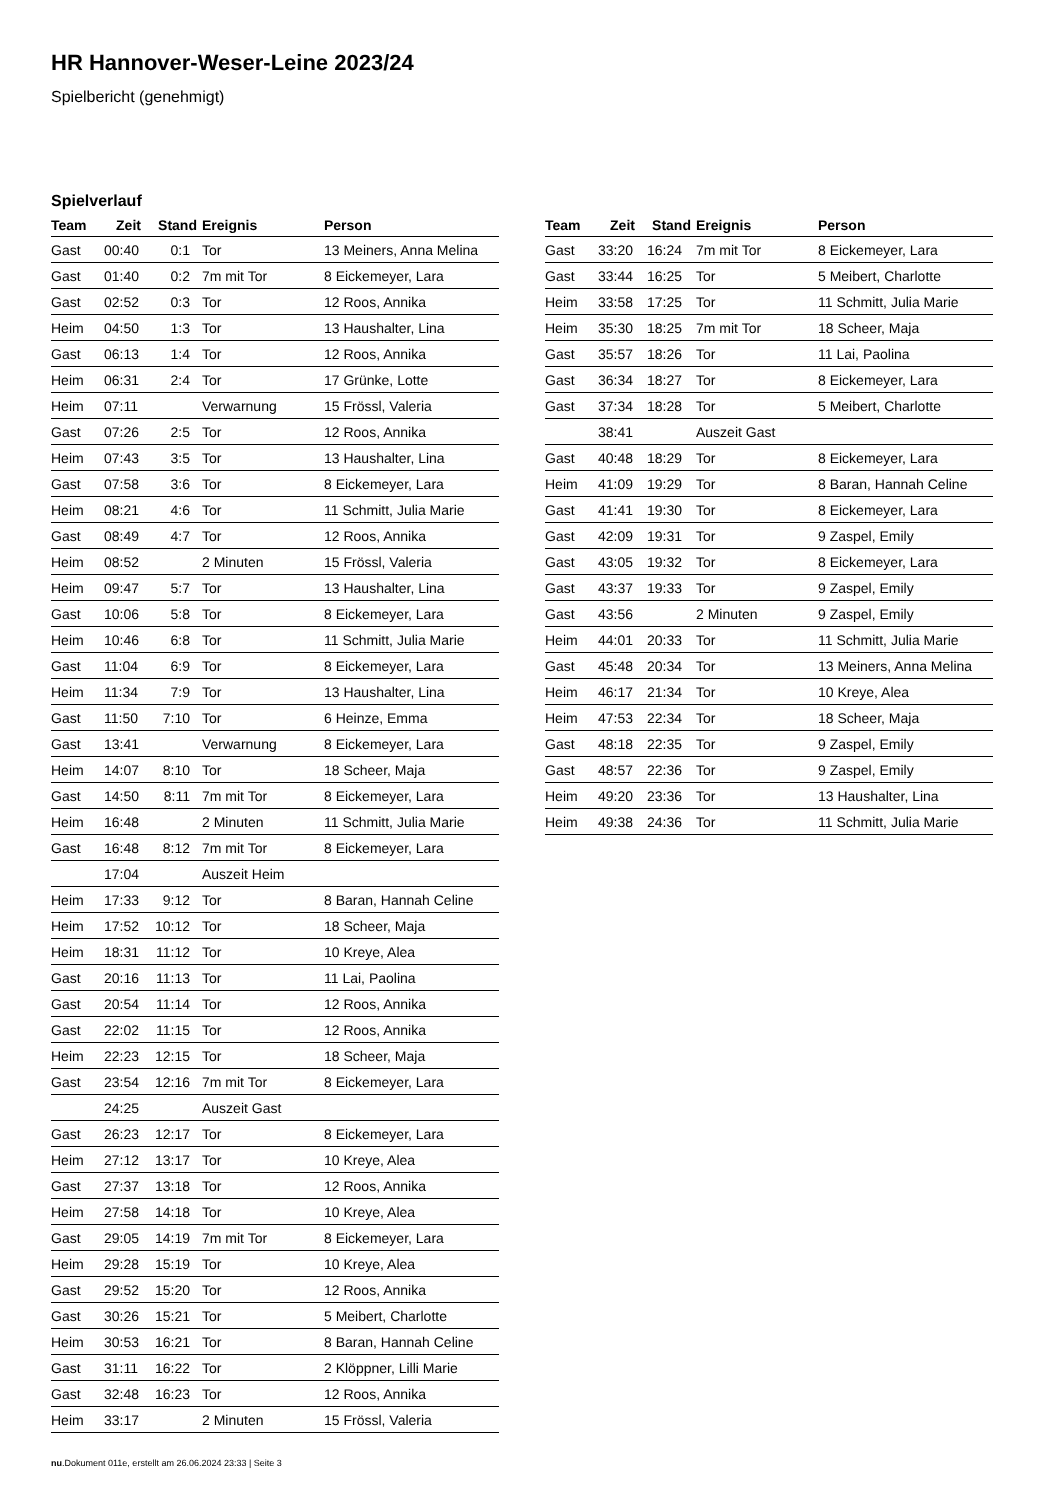HR Hannover-Weser-Leine 2023/24
Spielbericht (genehmigt)
Spielverlauf
| Team | Zeit | Stand | Ereignis | Person |
| --- | --- | --- | --- | --- |
| Gast | 00:40 | 0:1 | Tor | 13 Meiners, Anna Melina |
| Gast | 01:40 | 0:2 | 7m mit Tor | 8 Eickemeyer, Lara |
| Gast | 02:52 | 0:3 | Tor | 12 Roos, Annika |
| Heim | 04:50 | 1:3 | Tor | 13 Haushalter, Lina |
| Gast | 06:13 | 1:4 | Tor | 12 Roos, Annika |
| Heim | 06:31 | 2:4 | Tor | 17 Grünke, Lotte |
| Heim | 07:11 | | Verwarnung | 15 Frössl, Valeria |
| Gast | 07:26 | 2:5 | Tor | 12 Roos, Annika |
| Heim | 07:43 | 3:5 | Tor | 13 Haushalter, Lina |
| Gast | 07:58 | 3:6 | Tor | 8 Eickemeyer, Lara |
| Heim | 08:21 | 4:6 | Tor | 11 Schmitt, Julia Marie |
| Gast | 08:49 | 4:7 | Tor | 12 Roos, Annika |
| Heim | 08:52 | | 2 Minuten | 15 Frössl, Valeria |
| Heim | 09:47 | 5:7 | Tor | 13 Haushalter, Lina |
| Gast | 10:06 | 5:8 | Tor | 8 Eickemeyer, Lara |
| Heim | 10:46 | 6:8 | Tor | 11 Schmitt, Julia Marie |
| Gast | 11:04 | 6:9 | Tor | 8 Eickemeyer, Lara |
| Heim | 11:34 | 7:9 | Tor | 13 Haushalter, Lina |
| Gast | 11:50 | 7:10 | Tor | 6 Heinze, Emma |
| Gast | 13:41 | | Verwarnung | 8 Eickemeyer, Lara |
| Heim | 14:07 | 8:10 | Tor | 18 Scheer, Maja |
| Gast | 14:50 | 8:11 | 7m mit Tor | 8 Eickemeyer, Lara |
| Heim | 16:48 | | 2 Minuten | 11 Schmitt, Julia Marie |
| Gast | 16:48 | 8:12 | 7m mit Tor | 8 Eickemeyer, Lara |
| | 17:04 | | Auszeit Heim | |
| Heim | 17:33 | 9:12 | Tor | 8 Baran, Hannah Celine |
| Heim | 17:52 | 10:12 | Tor | 18 Scheer, Maja |
| Heim | 18:31 | 11:12 | Tor | 10 Kreye, Alea |
| Gast | 20:16 | 11:13 | Tor | 11 Lai, Paolina |
| Gast | 20:54 | 11:14 | Tor | 12 Roos, Annika |
| Gast | 22:02 | 11:15 | Tor | 12 Roos, Annika |
| Heim | 22:23 | 12:15 | Tor | 18 Scheer, Maja |
| Gast | 23:54 | 12:16 | 7m mit Tor | 8 Eickemeyer, Lara |
| | 24:25 | | Auszeit Gast | |
| Gast | 26:23 | 12:17 | Tor | 8 Eickemeyer, Lara |
| Heim | 27:12 | 13:17 | Tor | 10 Kreye, Alea |
| Gast | 27:37 | 13:18 | Tor | 12 Roos, Annika |
| Heim | 27:58 | 14:18 | Tor | 10 Kreye, Alea |
| Gast | 29:05 | 14:19 | 7m mit Tor | 8 Eickemeyer, Lara |
| Heim | 29:28 | 15:19 | Tor | 10 Kreye, Alea |
| Gast | 29:52 | 15:20 | Tor | 12 Roos, Annika |
| Gast | 30:26 | 15:21 | Tor | 5 Meibert, Charlotte |
| Heim | 30:53 | 16:21 | Tor | 8 Baran, Hannah Celine |
| Gast | 31:11 | 16:22 | Tor | 2 Klöppner, Lilli Marie |
| Gast | 32:48 | 16:23 | Tor | 12 Roos, Annika |
| Heim | 33:17 | | 2 Minuten | 15 Frössl, Valeria |
| Team | Zeit | Stand | Ereignis | Person |
| --- | --- | --- | --- | --- |
| Gast | 33:20 | 16:24 | 7m mit Tor | 8 Eickemeyer, Lara |
| Gast | 33:44 | 16:25 | Tor | 5 Meibert, Charlotte |
| Heim | 33:58 | 17:25 | Tor | 11 Schmitt, Julia Marie |
| Heim | 35:30 | 18:25 | 7m mit Tor | 18 Scheer, Maja |
| Gast | 35:57 | 18:26 | Tor | 11 Lai, Paolina |
| Gast | 36:34 | 18:27 | Tor | 8 Eickemeyer, Lara |
| Gast | 37:34 | 18:28 | Tor | 5 Meibert, Charlotte |
| | 38:41 | | Auszeit Gast | |
| Gast | 40:48 | 18:29 | Tor | 8 Eickemeyer, Lara |
| Heim | 41:09 | 19:29 | Tor | 8 Baran, Hannah Celine |
| Gast | 41:41 | 19:30 | Tor | 8 Eickemeyer, Lara |
| Gast | 42:09 | 19:31 | Tor | 9 Zaspel, Emily |
| Gast | 43:05 | 19:32 | Tor | 8 Eickemeyer, Lara |
| Gast | 43:37 | 19:33 | Tor | 9 Zaspel, Emily |
| Gast | 43:56 | | 2 Minuten | 9 Zaspel, Emily |
| Heim | 44:01 | 20:33 | Tor | 11 Schmitt, Julia Marie |
| Gast | 45:48 | 20:34 | Tor | 13 Meiners, Anna Melina |
| Heim | 46:17 | 21:34 | Tor | 10 Kreye, Alea |
| Heim | 47:53 | 22:34 | Tor | 18 Scheer, Maja |
| Gast | 48:18 | 22:35 | Tor | 9 Zaspel, Emily |
| Gast | 48:57 | 22:36 | Tor | 9 Zaspel, Emily |
| Heim | 49:20 | 23:36 | Tor | 13 Haushalter, Lina |
| Heim | 49:38 | 24:36 | Tor | 11 Schmitt, Julia Marie |
nu.Dokument 011e, erstellt am 26.06.2024 23:33 | Seite 3